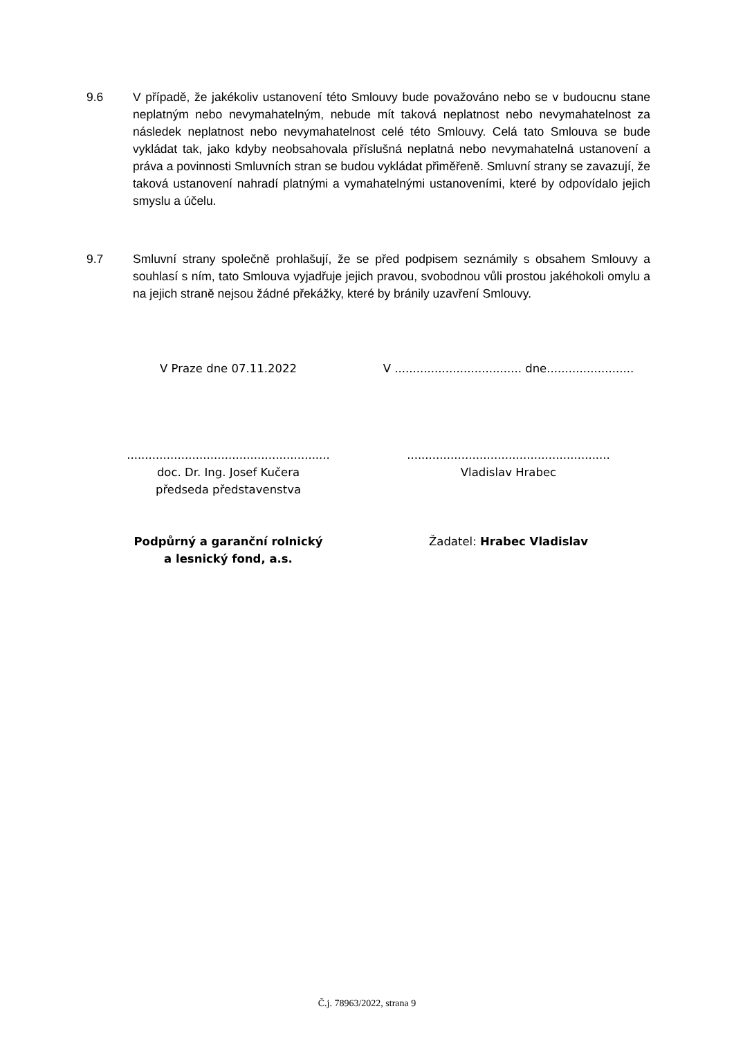9.6 V případě, že jakékoliv ustanovení této Smlouvy bude považováno nebo se v budoucnu stane neplatným nebo nevymahatelným, nebude mít taková neplatnost nebo nevymahatelnost za následek neplatnost nebo nevymahatelnost celé této Smlouvy. Celá tato Smlouva se bude vykládat tak, jako kdyby neobsahovala příslušná neplatná nebo nevymahatelná ustanovení a práva a povinnosti Smluvních stran se budou vykládat přiměřeně. Smluvní strany se zavazují, že taková ustanovení nahradí platnými a vymahatelnými ustanoveními, které by odpovídalo jejich smyslu a účelu.
9.7 Smluvní strany společně prohlašují, že se před podpisem seznámily s obsahem Smlouvy a souhlasí s ním, tato Smlouva vyjadřuje jejich pravou, svobodnou vůli prostou jakéhokoli omylu a na jejich straně nejsou žádné překážky, které by bránily uzavření Smlouvy.
V Praze dne 07.11.2022
V ................................... dne........................
........................................................
doc. Dr. Ing. Josef Kučera
předseda představenstva
........................................................
Vladislav Hrabec
Podpůrný a garanční rolnický
a lesnický fond, a.s.
Žadatel: Hrabec Vladislav
Č.j. 78963/2022, strana 9